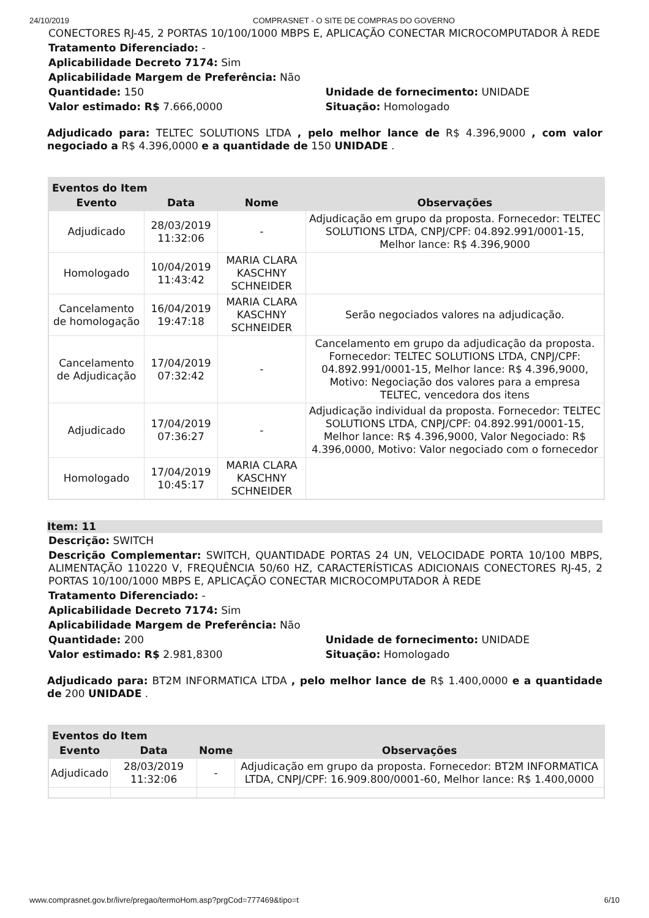24/10/2019 COMPRASNET - O SITE DE COMPRAS DO GOVERNO
CONECTORES RJ-45, 2 PORTAS 10/100/1000 MBPS E, APLICAÇÃO CONECTAR MICROCOMPUTADOR À REDE
Tratamento Diferenciado: -
Aplicabilidade Decreto 7174: Sim
Aplicabilidade Margem de Preferência: Não
Quantidade: 150 Unidade de fornecimento: UNIDADE
Valor estimado: R$ 7.666,0000 Situação: Homologado
Adjudicado para: TELTEC SOLUTIONS LTDA , pelo melhor lance de R$ 4.396,9000 , com valor negociado a R$ 4.396,0000 e a quantidade de 150 UNIDADE .
| Eventos do Item | | | |
| --- | --- | --- | --- |
| Evento | Data | Nome | Observações |
| Adjudicado | 28/03/2019 11:32:06 | - | Adjudicação em grupo da proposta. Fornecedor: TELTEC SOLUTIONS LTDA, CNPJ/CPF: 04.892.991/0001-15, Melhor lance: R$ 4.396,9000 |
| Homologado | 10/04/2019 11:43:42 | MARIA CLARA KASCHNY SCHNEIDER | |
| Cancelamento de homologação | 16/04/2019 19:47:18 | MARIA CLARA KASCHNY SCHNEIDER | Serão negociados valores na adjudicação. |
| Cancelamento de Adjudicação | 17/04/2019 07:32:42 | - | Cancelamento em grupo da adjudicação da proposta. Fornecedor: TELTEC SOLUTIONS LTDA, CNPJ/CPF: 04.892.991/0001-15, Melhor lance: R$ 4.396,9000, Motivo: Negociação dos valores para a empresa TELTEC, vencedora dos itens |
| Adjudicado | 17/04/2019 07:36:27 | - | Adjudicação individual da proposta. Fornecedor: TELTEC SOLUTIONS LTDA, CNPJ/CPF: 04.892.991/0001-15, Melhor lance: R$ 4.396,9000, Valor Negociado: R$ 4.396,0000, Motivo: Valor negociado com o fornecedor |
| Homologado | 17/04/2019 10:45:17 | MARIA CLARA KASCHNY SCHNEIDER | |
Item: 11
Descrição: SWITCH
Descrição Complementar: SWITCH, QUANTIDADE PORTAS 24 UN, VELOCIDADE PORTA 10/100 MBPS, ALIMENTAÇÃO 110220 V, FREQUÊNCIA 50/60 HZ, CARACTERÍSTICAS ADICIONAIS CONECTORES RJ-45, 2 PORTAS 10/100/1000 MBPS E, APLICAÇÃO CONECTAR MICROCOMPUTADOR À REDE
Tratamento Diferenciado: -
Aplicabilidade Decreto 7174: Sim
Aplicabilidade Margem de Preferência: Não
Quantidade: 200 Unidade de fornecimento: UNIDADE
Valor estimado: R$ 2.981,8300 Situação: Homologado
Adjudicado para: BT2M INFORMATICA LTDA , pelo melhor lance de R$ 1.400,0000 e a quantidade de 200 UNIDADE .
| Eventos do Item | | | |
| --- | --- | --- | --- |
| Evento | Data | Nome | Observações |
| Adjudicado | 28/03/2019 11:32:06 | - | Adjudicação em grupo da proposta. Fornecedor: BT2M INFORMATICA LTDA, CNPJ/CPF: 16.909.800/0001-60, Melhor lance: R$ 1.400,0000 |
www.comprasnet.gov.br/livre/pregao/termoHom.asp?prgCod=777469&tipo=t 6/10